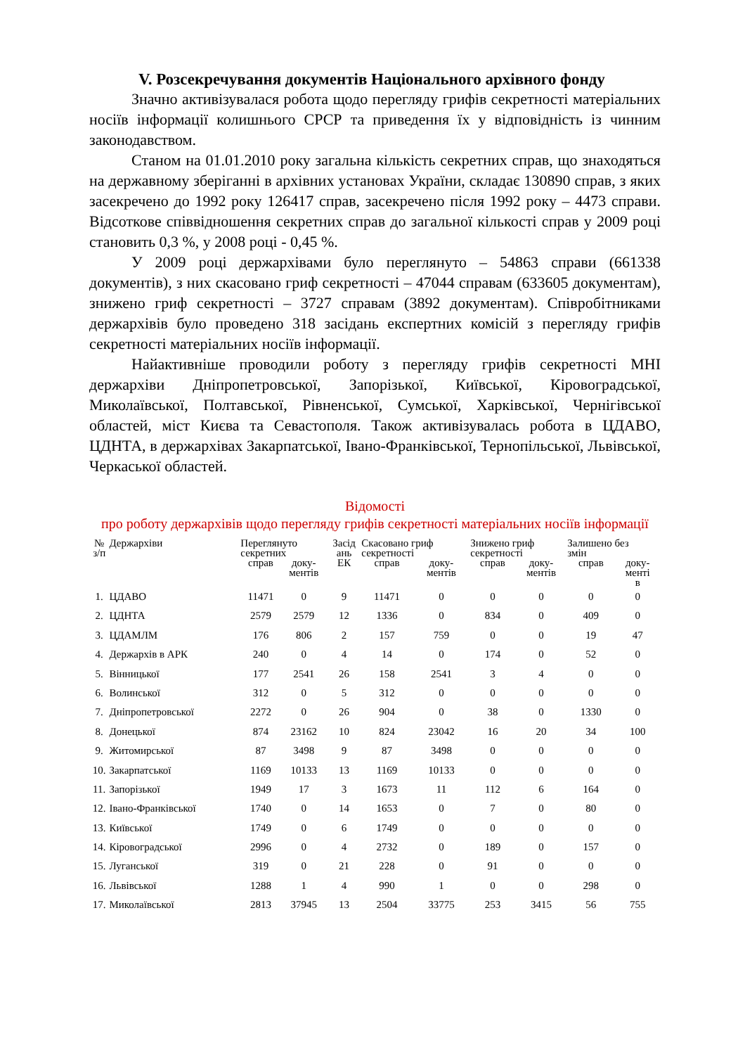V. Розсекречування документів Національного архівного фонду
Значно активізувалася робота щодо перегляду грифів секретності матеріальних носіїв інформації колишнього СРСР та приведення їх у відповідність із чинним законодавством.
Станом на 01.01.2010 року загальна кількість секретних справ, що знаходяться на державному зберіганні в архівних установах України, складає 130890 справ, з яких засекречено до 1992 року 126417 справ, засекречено після 1992 року – 4473 справи. Відсоткове співвідношення секретних справ до загальної кількості справ у 2009 році становить 0,3 %, у 2008 році - 0,45 %.
У 2009 році держархівами було переглянуто – 54863 справи (661338 документів), з них скасовано гриф секретності – 47044 справам (633605 документам), знижено гриф секретності – 3727 справам (3892 документам). Співробітниками держархівів було проведено 318 засідань експертних комісій з перегляду грифів секретності матеріальних носіїв інформації.
Найактивніше проводили роботу з перегляду грифів секретності МНІ держархіви Дніпропетровської, Запорізької, Київської, Кіровоградської, Миколаївської, Полтавської, Рівненської, Сумської, Харківської, Чернігівської областей, міст Києва та Севастополя. Також активізувалась робота в ЦДАВО, ЦДНТА, в держархівах Закарпатської, Івано-Франківської, Тернопільської, Львівської, Черкаської областей.
Відомості
про роботу держархівів щодо перегляду грифів секретності матеріальних носіїв інформації
| № з/п | Держархіви | Переглянуто секретних | | Засід ань ЕК | Скасовано гриф секретності | | Знижено гриф секретності | | Залишено без змін | |
| --- | --- | --- | --- | --- | --- | --- | --- | --- | --- | --- |
| | | справ | доку- ментів | | справ | доку- ментів | справ | доку- ментів | справ | доку- менті в |
| 1. | ЦДАВО | 11471 | 0 | 9 | 11471 | 0 | 0 | 0 | 0 | 0 |
| 2. | ЦДНТА | 2579 | 2579 | 12 | 1336 | 0 | 834 | 0 | 409 | 0 |
| 3. | ЦДАМЛМ | 176 | 806 | 2 | 157 | 759 | 0 | 0 | 19 | 47 |
| 4. | Держархів в АРК | 240 | 0 | 4 | 14 | 0 | 174 | 0 | 52 | 0 |
| 5. | Вінницької | 177 | 2541 | 26 | 158 | 2541 | 3 | 4 | 0 | 0 |
| 6. | Волинської | 312 | 0 | 5 | 312 | 0 | 0 | 0 | 0 | 0 |
| 7. | Дніпропетровської | 2272 | 0 | 26 | 904 | 0 | 38 | 0 | 1330 | 0 |
| 8. | Донецької | 874 | 23162 | 10 | 824 | 23042 | 16 | 20 | 34 | 100 |
| 9. | Житомирської | 87 | 3498 | 9 | 87 | 3498 | 0 | 0 | 0 | 0 |
| 10. | Закарпатської | 1169 | 10133 | 13 | 1169 | 10133 | 0 | 0 | 0 | 0 |
| 11. | Запорізької | 1949 | 17 | 3 | 1673 | 11 | 112 | 6 | 164 | 0 |
| 12. | Івано-Франківської | 1740 | 0 | 14 | 1653 | 0 | 7 | 0 | 80 | 0 |
| 13. | Київської | 1749 | 0 | 6 | 1749 | 0 | 0 | 0 | 0 | 0 |
| 14. | Кіровоградської | 2996 | 0 | 4 | 2732 | 0 | 189 | 0 | 157 | 0 |
| 15. | Луганської | 319 | 0 | 21 | 228 | 0 | 91 | 0 | 0 | 0 |
| 16. | Львівської | 1288 | 1 | 4 | 990 | 1 | 0 | 0 | 298 | 0 |
| 17. | Миколаївської | 2813 | 37945 | 13 | 2504 | 33775 | 253 | 3415 | 56 | 755 |